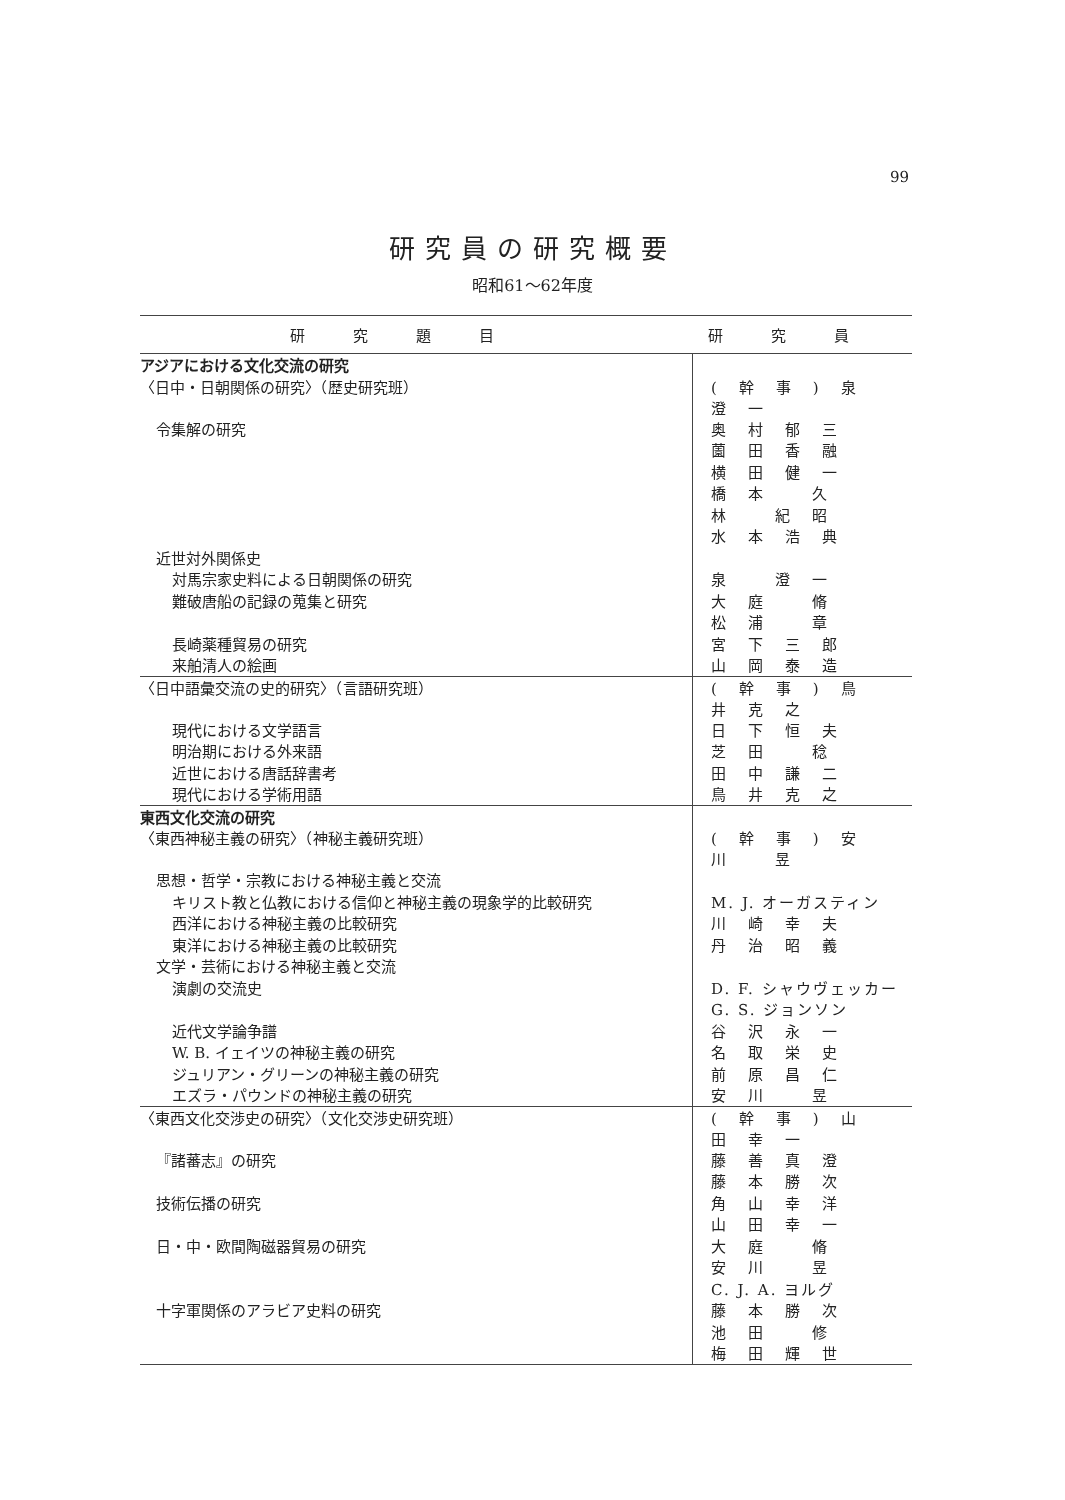99
研究員の研究概要
昭和61〜62年度
| 研究題目 | 研究員 |
| --- | --- |
| アジアにおける文化交流の研究 | |
| 〈日中・日朝関係の研究〉（歴史研究班） | (幹事)泉 澄一 |
| 令集解の研究 | 奥村郁三 |
| | 薗田香融 |
| | 横田健一 |
| | 橋本 久 |
| | 林 紀昭 |
| | 水本浩典 |
| 近世対外関係史 | |
| 対馬宗家史料による日朝関係の研究 | 泉 澄一 |
| 難破唐船の記録の蒐集と研究 | 大庭 脩 |
| | 松浦 章 |
| 長崎薬種貿易の研究 | 宮下三郎 |
| 来舶清人の絵画 | 山岡泰造 |
| 〈日中語彙交流の史的研究〉（言語研究班） | (幹事)鳥井克之 |
| 現代における文学語言 | 日下恒夫 |
| 明治期における外来語 | 芝田 稔 |
| 近世における唐話辞書考 | 田中謙二 |
| 現代における学術用語 | 鳥井克之 |
| 東西文化交流の研究 | |
| 〈東西神秘主義の研究〉（神秘主義研究班） | (幹事)安川 昱 |
| 思想・哲学・宗教における神秘主義と交流 | |
| キリスト教と仏教における信仰と神秘主義の現象学的比較研究 | M. J. オーガスティン |
| 西洋における神秘主義の比較研究 | 川崎幸夫 |
| 東洋における神秘主義の比較研究 | 丹治昭義 |
| 文学・芸術における神秘主義と交流 | |
| 演劇の交流史 | D. F. シャウヴェッカー |
| | G. S. ジョンソン |
| 近代文学論争譜 | 谷沢永一 |
| W. B. イェイツの神秘主義の研究 | 名取栄史 |
| ジュリアン・グリーンの神秘主義の研究 | 前原昌仁 |
| エズラ・パウンドの神秘主義の研究 | 安川 昱 |
| 〈東西文化交渉史の研究〉（文化交渉史研究班） | (幹事)山田幸一 |
| 『諸蕃志』の研究 | 藤善真澄 |
| | 藤本勝次 |
| 技術伝播の研究 | 角山幸洋 |
| | 山田幸一 |
| 日・中・欧間陶磁器貿易の研究 | 大庭 脩 |
| | 安川 昱 |
| | C. J. A. ヨルグ |
| 十字軍関係のアラビア史料の研究 | 藤本勝次 |
| | 池田 修 |
| | 梅田輝世 |